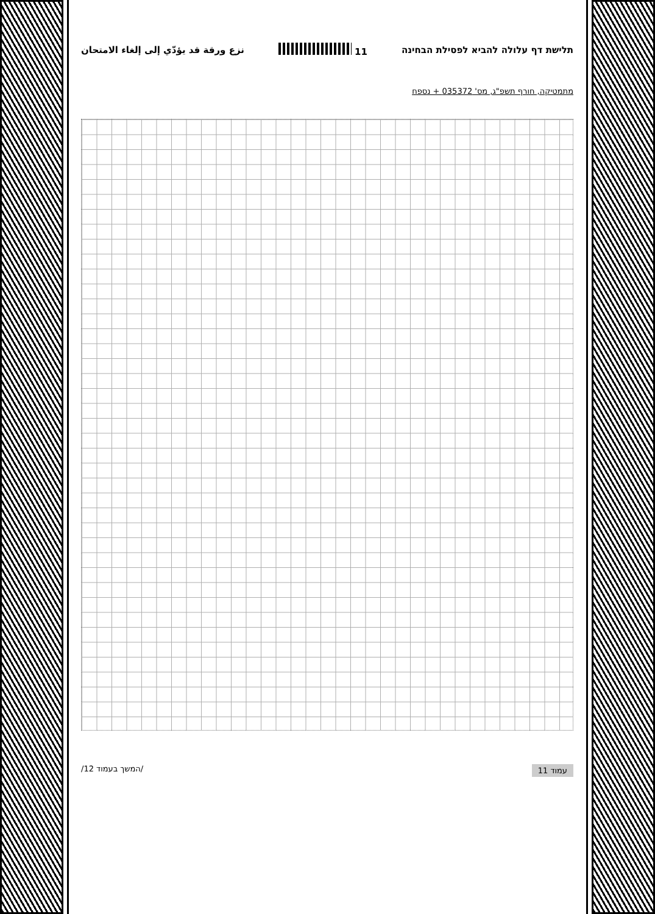תלישת דף עלולה להביא לפסילת הבחינה 11 نزع ورقة قد يؤدّي إلى إلغاء الامتحان
מתמטיקה, חורף תשפ"ג, מס' 035372 + נספח
עמוד 11 /המשך בעמוד 12/